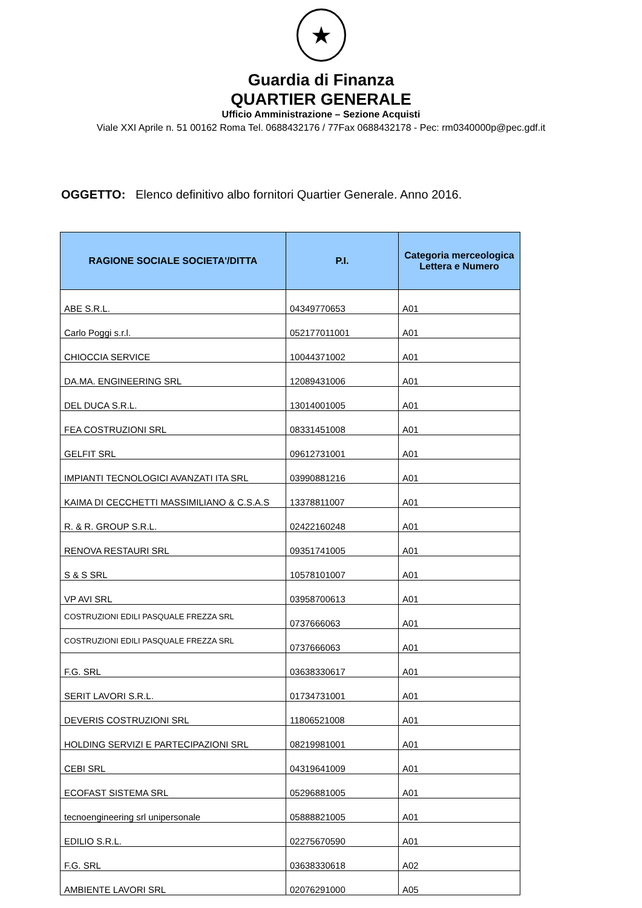★
Guardia di Finanza
QUARTIER GENERALE
Ufficio Amministrazione – Sezione Acquisti
Viale XXI Aprile n. 51 00162 Roma Tel. 0688432176 / 77Fax 0688432178 - Pec: rm0340000p@pec.gdf.it
OGGETTO: Elenco definitivo albo fornitori Quartier Generale. Anno 2016.
| RAGIONE SOCIALE SOCIETA'/DITTA | P.I. | Categoria merceologica Lettera e Numero |
| --- | --- | --- |
| ABE S.R.L. | 04349770653 | A01 |
| Carlo Poggi s.r.l. | 052177011001 | A01 |
| CHIOCCIA SERVICE | 10044371002 | A01 |
| DA.MA. ENGINEERING SRL | 12089431006 | A01 |
| DEL DUCA S.R.L. | 13014001005 | A01 |
| FEA COSTRUZIONI SRL | 08331451008 | A01 |
| GELFIT SRL | 09612731001 | A01 |
| IMPIANTI TECNOLOGICI AVANZATI ITA SRL | 03990881216 | A01 |
| KAIMA DI CECCHETTI MASSIMILIANO & C.S.A.S | 13378811007 | A01 |
| R. & R. GROUP S.R.L. | 02422160248 | A01 |
| RENOVA RESTAURI SRL | 09351741005 | A01 |
| S & S SRL | 10578101007 | A01 |
| VP AVI SRL | 03958700613 | A01 |
| COSTRUZIONI EDILI PASQUALE FREZZA SRL | 0737666063 | A01 |
| COSTRUZIONI EDILI PASQUALE FREZZA SRL | 0737666063 | A01 |
| F.G. SRL | 03638330617 | A01 |
| SERIT LAVORI S.R.L. | 01734731001 | A01 |
| DEVERIS COSTRUZIONI SRL | 11806521008 | A01 |
| HOLDING SERVIZI E PARTECIPAZIONI SRL | 08219981001 | A01 |
| CEBI SRL | 04319641009 | A01 |
| ECOFAST SISTEMA SRL | 05296881005 | A01 |
| tecnoengineering srl unipersonale | 05888821005 | A01 |
| EDILIO S.R.L. | 02275670590 | A01 |
| F.G. SRL | 03638330618 | A02 |
| AMBIENTE LAVORI SRL | 02076291000 | A05 |